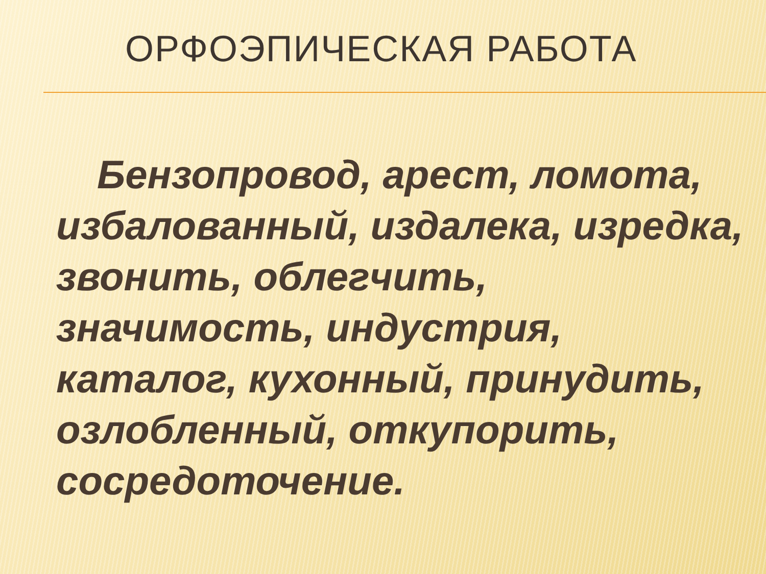ОРФОЭПИЧЕСКАЯ РАБОТА
Бензопровод, арест, ломота, избалованный, издалека, изредка, звонить, облегчить, значимость, индустрия, каталог, кухонный, принудить, озлобленный, откупорить, сосредоточение.